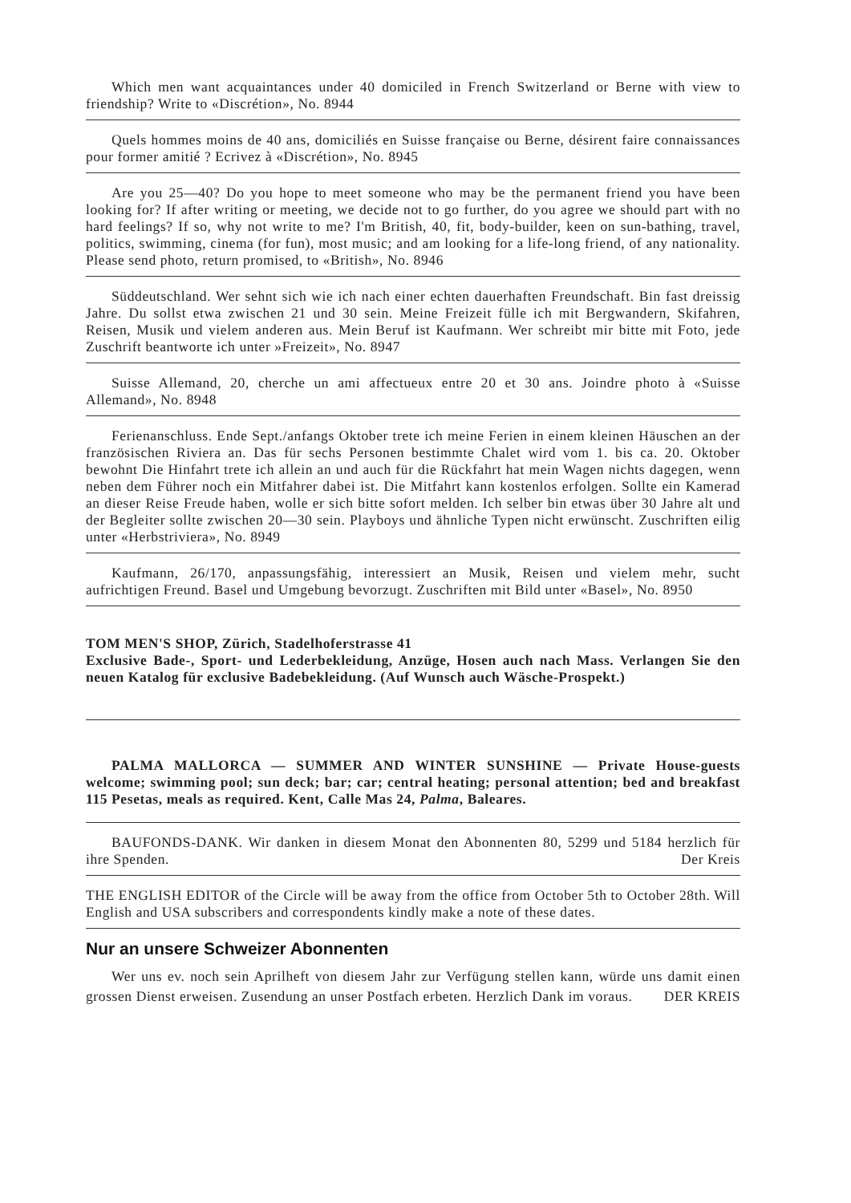Which men want acquaintances under 40 domiciled in French Switzerland or Berne with view to friendship? Write to «Discrétion», No. 8944
Quels hommes moins de 40 ans, domiciliés en Suisse française ou Berne, désirent faire connaissances pour former amitié ? Ecrivez à «Discrétion», No. 8945
Are you 25—40? Do you hope to meet someone who may be the permanent friend you have been looking for? If after writing or meeting, we decide not to go further, do you agree we should part with no hard feelings? If so, why not write to me? I'm British, 40, fit, body-builder, keen on sun-bathing, travel, politics, swimming, cinema (for fun), most music; and am looking for a life-long friend, of any nationality. Please send photo, return promised, to «British», No. 8946
Süddeutschland. Wer sehnt sich wie ich nach einer echten dauerhaften Freundschaft. Bin fast dreissig Jahre. Du sollst etwa zwischen 21 und 30 sein. Meine Freizeit fülle ich mit Bergwandern, Skifahren, Reisen, Musik und vielem anderen aus. Mein Beruf ist Kaufmann. Wer schreibt mir bitte mit Foto, jede Zuschrift beantworte ich unter »Freizeit», No. 8947
Suisse Allemand, 20, cherche un ami affectueux entre 20 et 30 ans. Joindre photo à «Suisse Allemand», No. 8948
Ferienanschluss. Ende Sept./anfangs Oktober trete ich meine Ferien in einem kleinen Häuschen an der französischen Riviera an. Das für sechs Personen bestimmte Chalet wird vom 1. bis ca. 20. Oktober bewohnt Die Hinfahrt trete ich allein an und auch für die Rückfahrt hat mein Wagen nichts dagegen, wenn neben dem Führer noch ein Mitfahrer dabei ist. Die Mitfahrt kann kostenlos erfolgen. Sollte ein Kamerad an dieser Reise Freude haben, wolle er sich bitte sofort melden. Ich selber bin etwas über 30 Jahre alt und der Begleiter sollte zwischen 20—30 sein. Playboys und ähnliche Typen nicht erwünscht. Zuschriften eilig unter «Herbstriviera», No. 8949
Kaufmann, 26/170, anpassungsfähig, interessiert an Musik, Reisen und vielem mehr, sucht aufrichtigen Freund. Basel und Umgebung bevorzugt. Zuschriften mit Bild unter «Basel», No. 8950
TOM MEN'S SHOP, Zürich, Stadelhoferstrasse 41
Exclusive Bade-, Sport- und Lederbekleidung, Anzüge, Hosen auch nach Mass. Verlangen Sie den neuen Katalog für exclusive Badebekleidung. (Auf Wunsch auch Wäsche-Prospekt.)
PALMA MALLORCA — SUMMER AND WINTER SUNSHINE — Private House-guests welcome; swimming pool; sun deck; bar; car; central heating; personal attention; bed and breakfast 115 Pesetas, meals as required. Kent, Calle Mas 24, Palma, Baleares.
BAUFONDS-DANK. Wir danken in diesem Monat den Abonnenten 80, 5299 und 5184 herzlich für ihre Spenden. Der Kreis
THE ENGLISH EDITOR of the Circle will be away from the office from October 5th to October 28th. Will English and USA subscribers and correspondents kindly make a note of these dates.
Nur an unsere Schweizer Abonnenten
Wer uns ev. noch sein Aprilheft von diesem Jahr zur Verfügung stellen kann, würde uns damit einen grossen Dienst erweisen. Zusendung an unser Postfach erbeten. Herzlich Dank im voraus. DER KREIS